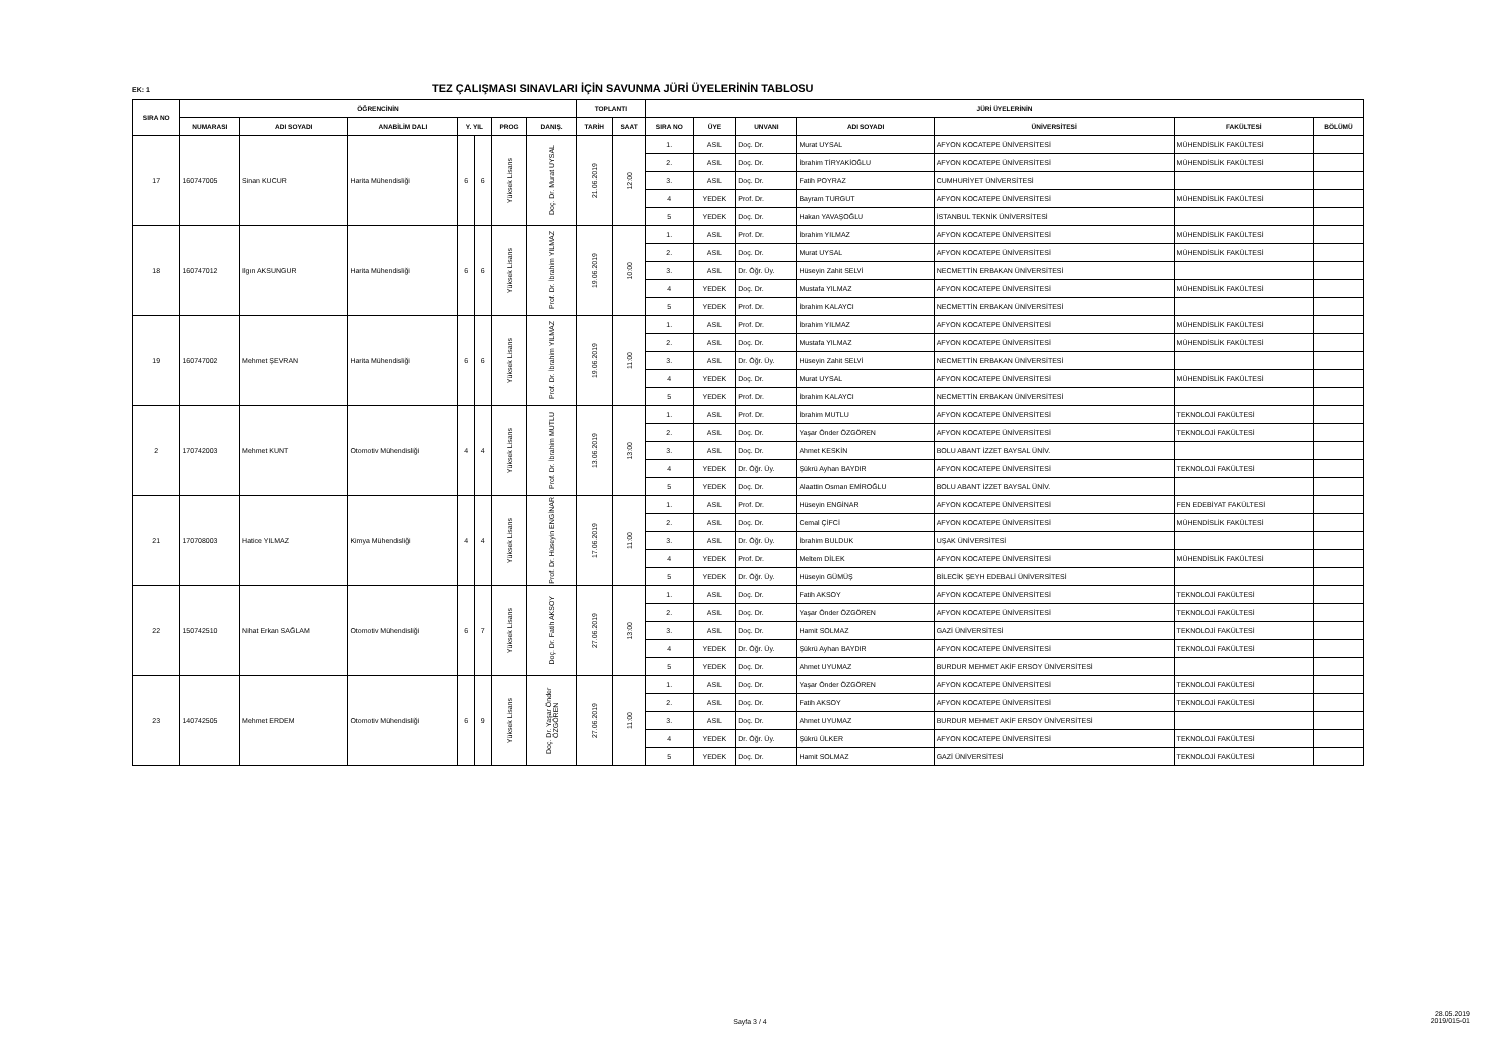EK: 1 TEZ ÇALIŞMASI SINAVLARI İÇİN SAVUNMA JÜRİ ÜYELERİNİN TABLOSU
| SIRA NO | ÖĞRENCİNİN | | | | | | | TOPLANTI | | JÜRİ ÜYELERİNİN | | | | | | |
| --- | --- | --- | --- | --- | --- | --- | --- | --- | --- | --- | --- | --- | --- | --- | --- | --- |
| | NUMARASI | ADI SOYADI | ANABİLİM DALI | Y. YIL | | PROG | DANIŞ. | TARİH | SAAT | SIRA NO | ÜYE | UNVANI | ADI SOYADI | ÜNİVERSİTESİ | FAKÜLTESİ | BÖLÜMÜ |
| 17 | 160747005 | Sinan KUCUR | Harita Mühendisliği | 6 | 6 | Yüksek Lisans | Doç. Dr. Murat UYSAL | 21.06.2019 | 12:00 | 1. | ASIL | Doç. Dr. | Murat UYSAL | AFYON KOCATEPE ÜNİVERSİTESİ | MÜHENDİSLİK FAKÜLTESİ | |
| | | | | | | | | | | 2. | ASIL | Doç. Dr. | İbrahim TİRYAKİOĞLU | AFYON KOCATEPE ÜNİVERSİTESİ | MÜHENDİSLİK FAKÜLTESİ | |
| | | | | | | | | | | 3. | ASIL | Doç. Dr. | Fatih POYRAZ | CUMHURİYET ÜNİVERSİTESİ | | |
| | | | | | | | | | | 4 | YEDEK | Prof. Dr. | Bayram TURGUT | AFYON KOCATEPE ÜNİVERSİTESİ | MÜHENDİSLİK FAKÜLTESİ | |
| | | | | | | | | | | 5 | YEDEK | Doç. Dr. | Hakan YAVAŞOĞLU | İSTANBUL TEKNİK ÜNİVERSİTESİ | | |
| 18 | 160747012 | Ilgın AKSUNGUR | Harita Mühendisliği | 6 | 6 | Yüksek Lisans | Prof. Dr. İbrahim YILMAZ | 19.06.2019 | 10:00 | 1. | ASIL | Prof. Dr. | İbrahim YILMAZ | AFYON KOCATEPE ÜNİVERSİTESİ | MÜHENDİSLİK FAKÜLTESİ | |
| | | | | | | | | | | 2. | ASIL | Doç. Dr. | Murat UYSAL | AFYON KOCATEPE ÜNİVERSİTESİ | MÜHENDİSLİK FAKÜLTESİ | |
| | | | | | | | | | | 3. | ASIL | Dr. Öğr. Üy. | Hüseyin Zahit SELVİ | NECMETTİN ERBAKAN ÜNİVERSİTESİ | | |
| | | | | | | | | | | 4 | YEDEK | Doç. Dr. | Mustafa YILMAZ | AFYON KOCATEPE ÜNİVERSİTESİ | MÜHENDİSLİK FAKÜLTESİ | |
| | | | | | | | | | | 5 | YEDEK | Prof. Dr. | İbrahim KALAYCI | NECMETTİN ERBAKAN ÜNİVERSİTESİ | | |
| 19 | 160747002 | Mehmet ŞEVRAN | Harita Mühendisliği | 6 | 6 | Yüksek Lisans | Prof. Dr. İbrahim YILMAZ | 19.06.2019 | 11:00 | 1. | ASIL | Prof. Dr. | İbrahim YILMAZ | AFYON KOCATEPE ÜNİVERSİTESİ | MÜHENDİSLİK FAKÜLTESİ | |
| | | | | | | | | | | 2. | ASIL | Doç. Dr. | Mustafa YILMAZ | AFYON KOCATEPE ÜNİVERSİTESİ | MÜHENDİSLİK FAKÜLTESİ | |
| | | | | | | | | | | 3. | ASIL | Dr. Öğr. Üy. | Hüseyin Zahit SELVİ | NECMETTİN ERBAKAN ÜNİVERSİTESİ | | |
| | | | | | | | | | | 4 | YEDEK | Doç. Dr. | Murat UYSAL | AFYON KOCATEPE ÜNİVERSİTESİ | MÜHENDİSLİK FAKÜLTESİ | |
| | | | | | | | | | | 5 | YEDEK | Prof. Dr. | İbrahim KALAYCI | NECMETTİN ERBAKAN ÜNİVERSİTESİ | | |
| 2 | 170742003 | Mehmet KUNT | Otomotiv Mühendisliği | 4 | 4 | Yüksek Lisans | Prof. Dr. İbrahim MUTLU | 13.06.2019 | 13:00 | 1. | ASIL | Prof. Dr. | İbrahim MUTLU | AFYON KOCATEPE ÜNİVERSİTESİ | TEKNOLOJİ FAKÜLTESİ | |
| | | | | | | | | | | 2. | ASIL | Doç. Dr. | Yaşar Önder ÖZGÖREN | AFYON KOCATEPE ÜNİVERSİTESİ | TEKNOLOJİ FAKÜLTESİ | |
| | | | | | | | | | | 3. | ASIL | Doç. Dr. | Ahmet KESKİN | BOLU ABANT İZZET BAYSAL ÜNİV. | | |
| | | | | | | | | | | 4 | YEDEK | Dr. Öğr. Üy. | Şükrü Ayhan BAYDIR | AFYON KOCATEPE ÜNİVERSİTESİ | TEKNOLOJİ FAKÜLTESİ | |
| | | | | | | | | | | 5 | YEDEK | Doç. Dr. | Alaattin Osman EMİROĞLU | BOLU ABANT İZZET BAYSAL ÜNİV. | | |
| 21 | 170708003 | Hatice YILMAZ | Kimya Mühendisliği | 4 | 4 | Yüksek Lisans | Prof. Dr. Hüseyin ENGİNAR | 17.06.2019 | 11:00 | 1. | ASIL | Prof. Dr. | Hüseyin ENGİNAR | AFYON KOCATEPE ÜNİVERSİTESİ | FEN EDEBİYAT FAKÜLTESİ | |
| | | | | | | | | | | 2. | ASIL | Doç. Dr. | Cemal ÇİFCİ | AFYON KOCATEPE ÜNİVERSİTESİ | MÜHENDİSLİK FAKÜLTESİ | |
| | | | | | | | | | | 3. | ASIL | Dr. Öğr. Üy. | İbrahim BULDUK | UŞAK ÜNİVERSİTESİ | | |
| | | | | | | | | | | 4 | YEDEK | Prof. Dr. | Meltem DİLEK | AFYON KOCATEPE ÜNİVERSİTESİ | MÜHENDİSLİK FAKÜLTESİ | |
| | | | | | | | | | | 5 | YEDEK | Dr. Öğr. Üy. | Hüseyin GÜMÜŞ | BİLECİK ŞEYH EDEBALİ ÜNİVERSİTESİ | | |
| 22 | 150742510 | Nihat Erkan SAĞLAM | Otomotiv Mühendisliği | 6 | 7 | Yüksek Lisans | Doç. Dr. Fatih AKSOY | 27.06.2019 | 13:00 | 1. | ASIL | Doç. Dr. | Fatih AKSOY | AFYON KOCATEPE ÜNİVERSİTESİ | TEKNOLOJİ FAKÜLTESİ | |
| | | | | | | | | | | 2. | ASIL | Doç. Dr. | Yaşar Önder ÖZGÖREN | AFYON KOCATEPE ÜNİVERSİTESİ | TEKNOLOJİ FAKÜLTESİ | |
| | | | | | | | | | | 3. | ASIL | Doç. Dr. | Hamit SOLMAZ | GAZİ ÜNİVERSİTESİ | TEKNOLOJİ FAKÜLTESİ | |
| | | | | | | | | | | 4 | YEDEK | Dr. Öğr. Üy. | Şükrü Ayhan BAYDIR | AFYON KOCATEPE ÜNİVERSİTESİ | TEKNOLOJİ FAKÜLTESİ | |
| | | | | | | | | | | 5 | YEDEK | Doç. Dr. | Ahmet UYUMAZ | BURDUR MEHMET AKİF ERSOY ÜNİVERSİTESİ | | |
| 23 | 140742505 | Mehmet ERDEM | Otomotiv Mühendisliği | 6 | 9 | Yüksek Lisans | Doç. Dr. Yaşar Önder ÖZGÖREN | 27.06.2019 | 11:00 | 1. | ASIL | Doç. Dr. | Yaşar Önder ÖZGÖREN | AFYON KOCATEPE ÜNİVERSİTESİ | TEKNOLOJİ FAKÜLTESİ | |
| | | | | | | | | | | 2. | ASIL | Doç. Dr. | Fatih AKSOY | AFYON KOCATEPE ÜNİVERSİTESİ | TEKNOLOJİ FAKÜLTESİ | |
| | | | | | | | | | | 3. | ASIL | Doç. Dr. | Ahmet UYUMAZ | BURDUR MEHMET AKİF ERSOY ÜNİVERSİTESİ | | |
| | | | | | | | | | | 4 | YEDEK | Dr. Öğr. Üy. | Şükrü ÜLKER | AFYON KOCATEPE ÜNİVERSİTESİ | TEKNOLOJİ FAKÜLTESİ | |
| | | | | | | | | | | 5 | YEDEK | Doç. Dr. | Hamit SOLMAZ | GAZİ ÜNİVERSİTESİ | TEKNOLOJİ FAKÜLTESİ | |
Sayfa 3 / 4
28.05.2019
2019/015-01